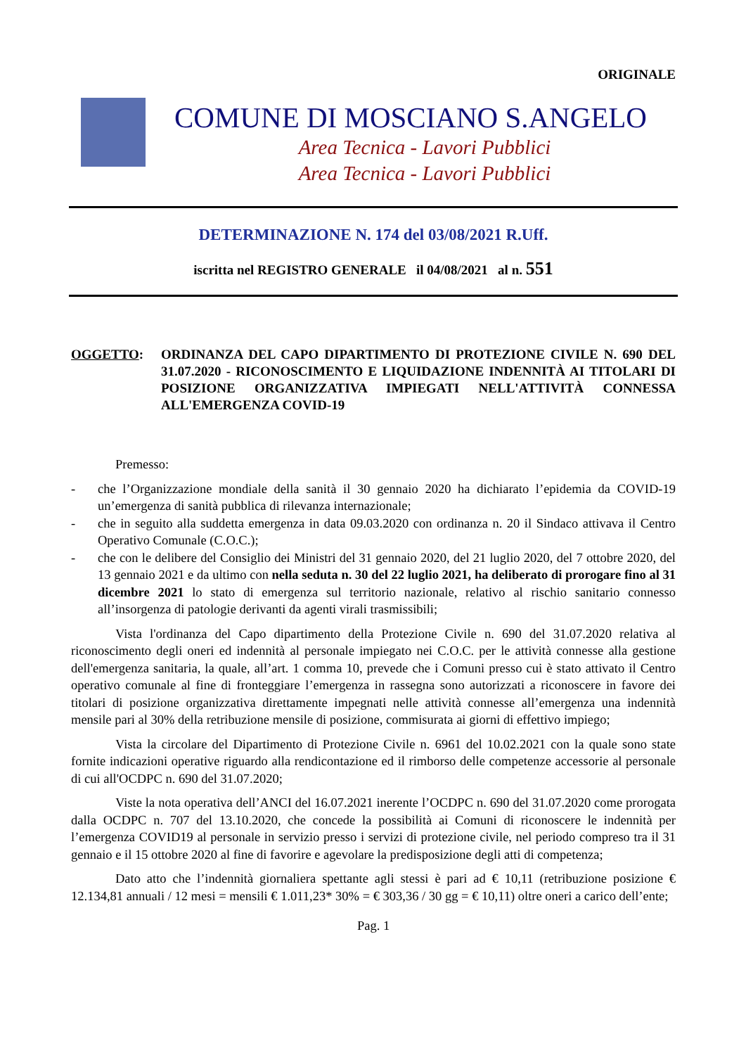ORIGINALE
COMUNE DI MOSCIANO S.ANGELO
Area Tecnica - Lavori Pubblici
Area Tecnica - Lavori Pubblici
DETERMINAZIONE N. 174 del 03/08/2021 R.Uff.
iscritta nel REGISTRO GENERALE il 04/08/2021 al n. 551
OGGETTO: ORDINANZA DEL CAPO DIPARTIMENTO DI PROTEZIONE CIVILE N. 690 DEL 31.07.2020 - RICONOSCIMENTO E LIQUIDAZIONE INDENNITÀ AI TITOLARI DI POSIZIONE ORGANIZZATIVA IMPIEGATI NELL'ATTIVITÀ CONNESSA ALL'EMERGENZA COVID-19
Premesso:
- che l’Organizzazione mondiale della sanità il 30 gennaio 2020 ha dichiarato l’epidemia da COVID-19 un’emergenza di sanità pubblica di rilevanza internazionale;
- che in seguito alla suddetta emergenza in data 09.03.2020 con ordinanza n. 20 il Sindaco attivava il Centro Operativo Comunale (C.O.C.);
- che con le delibere del Consiglio dei Ministri del 31 gennaio 2020, del 21 luglio 2020, del 7 ottobre 2020, del 13 gennaio 2021 e da ultimo con nella seduta n. 30 del 22 luglio 2021, ha deliberato di prorogare fino al 31 dicembre 2021 lo stato di emergenza sul territorio nazionale, relativo al rischio sanitario connesso all’insorgenza di patologie derivanti da agenti virali trasmissibili;
Vista l'ordinanza del Capo dipartimento della Protezione Civile n. 690 del 31.07.2020 relativa al riconoscimento degli oneri ed indennità al personale impiegato nei C.O.C. per le attività connesse alla gestione dell'emergenza sanitaria, la quale, all’art. 1 comma 10, prevede che i Comuni presso cui è stato attivato il Centro operativo comunale al fine di fronteggiare l’emergenza in rassegna sono autorizzati a riconoscere in favore dei titolari di posizione organizzativa direttamente impegnati nelle attività connesse all’emergenza una indennità mensile pari al 30% della retribuzione mensile di posizione, commisurata ai giorni di effettivo impiego;
Vista la circolare del Dipartimento di Protezione Civile n. 6961 del 10.02.2021 con la quale sono state fornite indicazioni operative riguardo alla rendicontazione ed il rimborso delle competenze accessorie al personale di cui all'OCDPC n. 690 del 31.07.2020;
Viste la nota operativa dell’ANCI del 16.07.2021 inerente l’OCDPC n. 690 del 31.07.2020 come prorogata dalla OCDPC n. 707 del 13.10.2020, che concede la possibilità ai Comuni di riconoscere le indennità per l’emergenza COVID19 al personale in servizio presso i servizi di protezione civile, nel periodo compreso tra il 31 gennaio e il 15 ottobre 2020 al fine di favorire e agevolare la predisposizione degli atti di competenza;
Dato atto che l’indennità giornaliera spettante agli stessi è pari ad € 10,11 (retribuzione posizione € 12.134,81 annuali / 12 mesi = mensili € 1.011,23* 30% = € 303,36 / 30 gg = € 10,11) oltre oneri a carico dell’ente;
Pag. 1